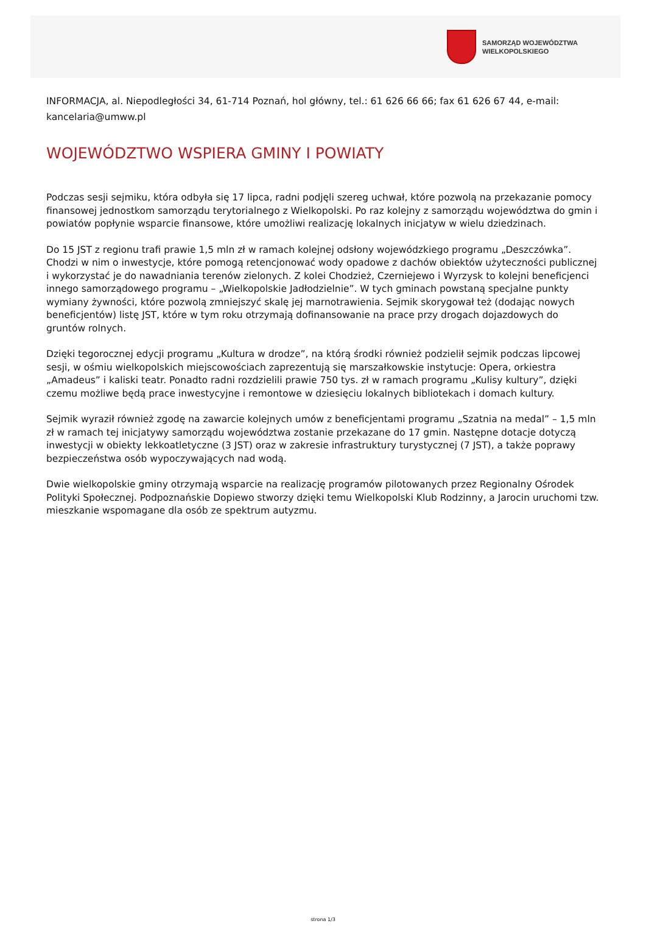SAMORZĄD WOJEWÓDZTWA
WIELKOPOLSKIEGO
INFORMACJA, al. Niepodległości 34, 61-714 Poznań, hol główny, tel.: 61 626 66 66; fax 61 626 67 44, e-mail: kancelaria@umww.pl
WOJEWÓDZTWO WSPIERA GMINY I POWIATY
Podczas sesji sejmiku, która odbyła się 17 lipca, radni podjęli szereg uchwał, które pozwolą na przekazanie pomocy finansowej jednostkom samorządu terytorialnego z Wielkopolski. Po raz kolejny z samorządu województwa do gmin i powiatów popłynie wsparcie finansowe, które umożliwi realizację lokalnych inicjatyw w wielu dziedzinach.
Do 15 JST z regionu trafi prawie 1,5 mln zł w ramach kolejnej odsłony wojewódzkiego programu „Deszczówka”. Chodzi w nim o inwestycje, które pomogą retencjonować wody opadowe z dachów obiektów użyteczności publicznej i wykorzystać je do nawadniania terenów zielonych. Z kolei Chodzież, Czerniejewo i Wyrzysk to kolejni beneficjenci innego samorządowego programu – „Wielkopolskie Jadłodzielnie”. W tych gminach powstaną specjalne punkty wymiany żywności, które pozwolą zmniejszyć skalę jej marnotrawienia. Sejmik skorygował też (dodając nowych beneficjentów) listę JST, które w tym roku otrzymają dofinansowanie na prace przy drogach dojazdowych do gruntów rolnych.
Dzięki tegorocznej edycji programu „Kultura w drodze”, na którą środki również podzielił sejmik podczas lipcowej sesji, w ośmiu wielkopolskich miejscowościach zaprezentują się marszałkowskie instytucje: Opera, orkiestra „Amadeus” i kaliski teatr. Ponadto radni rozdzielili prawie 750 tys. zł w ramach programu „Kulisy kultury”, dzięki czemu możliwe będą prace inwestycyjne i remontowe w dziesięciu lokalnych bibliotekach i domach kultury.
Sejmik wyraził również zgodę na zawarcie kolejnych umów z beneficjentami programu „Szatnia na medal” – 1,5 mln zł w ramach tej inicjatywy samorządu województwa zostanie przekazane do 17 gmin. Następne dotacje dotyczą inwestycji w obiekty lekkoatletyczne (3 JST) oraz w zakresie infrastruktury turystycznej (7 JST), a także poprawy bezpieczeństwa osób wypoczywających nad wodą.
Dwie wielkopolskie gminy otrzymają wsparcie na realizację programów pilotowanych przez Regionalny Ośrodek Polityki Społecznej. Podpoznańskie Dopiewo stworzy dzięki temu Wielkopolski Klub Rodzinny, a Jarocin uruchomi tzw. mieszkanie wspomagane dla osób ze spektrum autyzmu.
strona 1/3